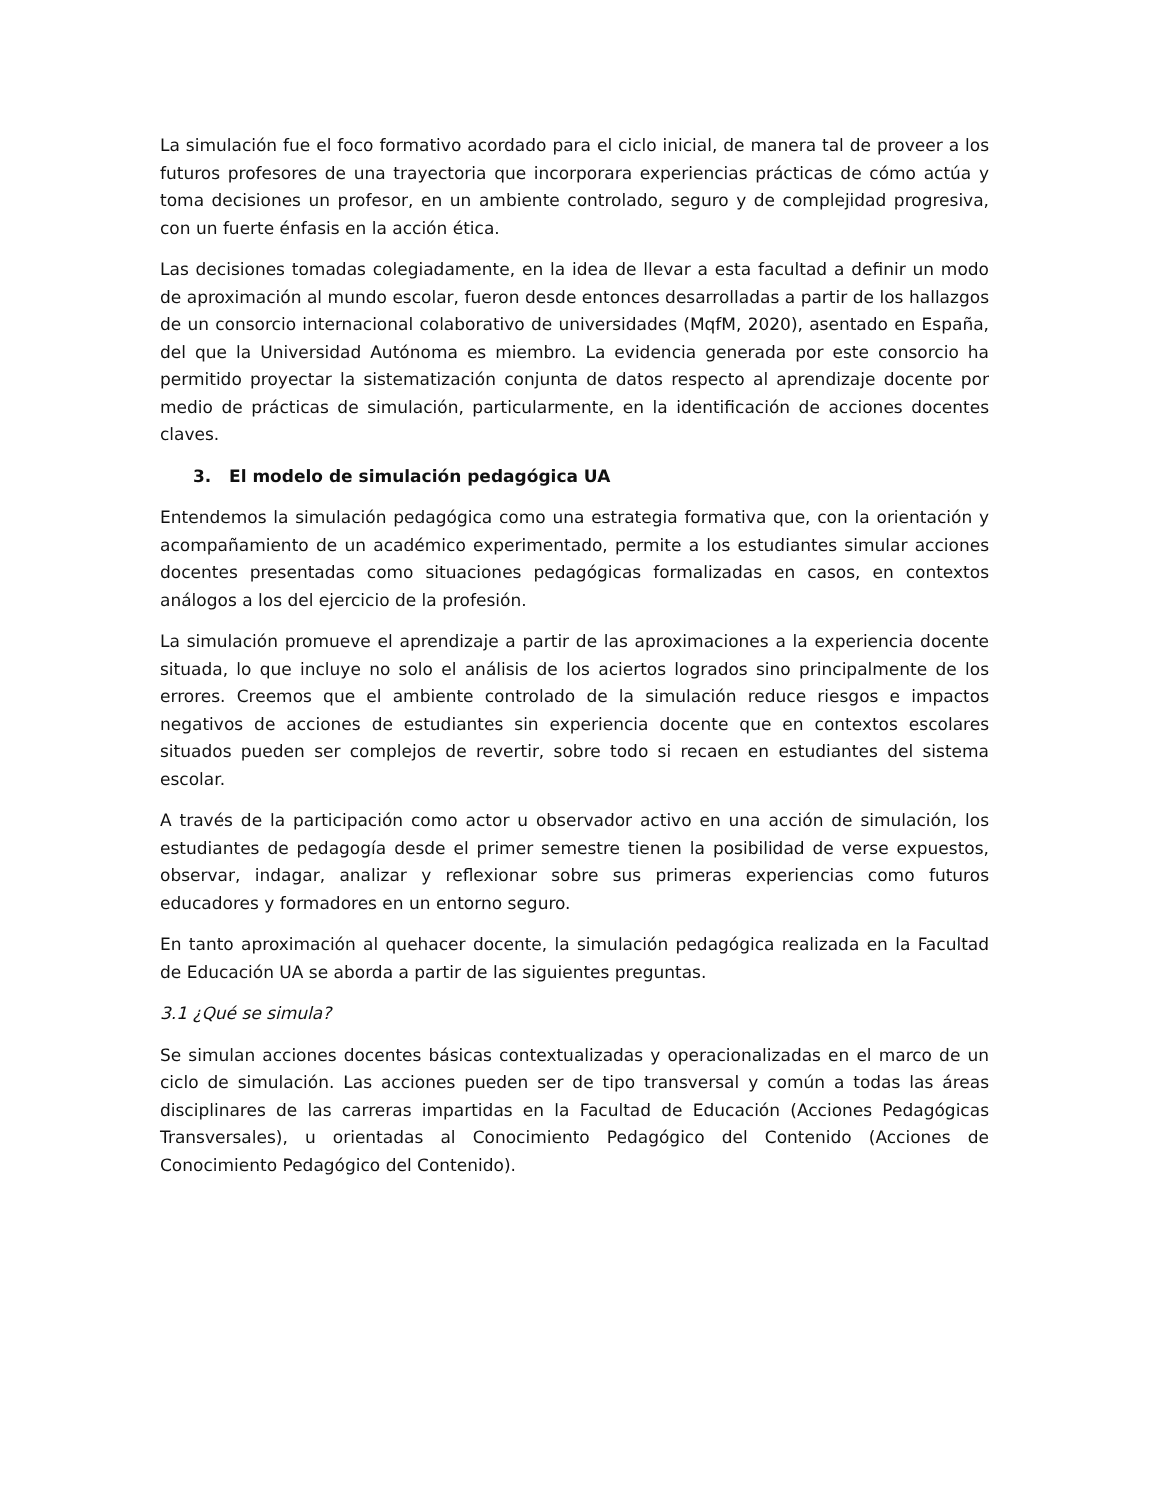La simulación fue el foco formativo acordado para el ciclo inicial, de manera tal de proveer a los futuros profesores de una trayectoria que incorporara experiencias prácticas de cómo actúa y toma decisiones un profesor, en un ambiente controlado, seguro y de complejidad progresiva, con un fuerte énfasis en la acción ética.
Las decisiones tomadas colegiadamente, en la idea de llevar a esta facultad a definir un modo de aproximación al mundo escolar, fueron desde entonces desarrolladas a partir de los hallazgos de un consorcio internacional colaborativo de universidades (MqfM, 2020), asentado en España, del que la Universidad Autónoma es miembro. La evidencia generada por este consorcio ha permitido proyectar la sistematización conjunta de datos respecto al aprendizaje docente por medio de prácticas de simulación, particularmente, en la identificación de acciones docentes claves.
3. El modelo de simulación pedagógica UA
Entendemos la simulación pedagógica como una estrategia formativa que, con la orientación y acompañamiento de un académico experimentado, permite a los estudiantes simular acciones docentes presentadas como situaciones pedagógicas formalizadas en casos, en contextos análogos a los del ejercicio de la profesión.
La simulación promueve el aprendizaje a partir de las aproximaciones a la experiencia docente situada, lo que incluye no solo el análisis de los aciertos logrados sino principalmente de los errores. Creemos que el ambiente controlado de la simulación reduce riesgos e impactos negativos de acciones de estudiantes sin experiencia docente que en contextos escolares situados pueden ser complejos de revertir, sobre todo si recaen en estudiantes del sistema escolar.
A través de la participación como actor u observador activo en una acción de simulación, los estudiantes de pedagogía desde el primer semestre tienen la posibilidad de verse expuestos, observar, indagar, analizar y reflexionar sobre sus primeras experiencias como futuros educadores y formadores en un entorno seguro.
En tanto aproximación al quehacer docente, la simulación pedagógica realizada en la Facultad de Educación UA se aborda a partir de las siguientes preguntas.
3.1 ¿Qué se simula?
Se simulan acciones docentes básicas contextualizadas y operacionalizadas en el marco de un ciclo de simulación. Las acciones pueden ser de tipo transversal y común a todas las áreas disciplinares de las carreras impartidas en la Facultad de Educación (Acciones Pedagógicas Transversales), u orientadas al Conocimiento Pedagógico del Contenido (Acciones de Conocimiento Pedagógico del Contenido).